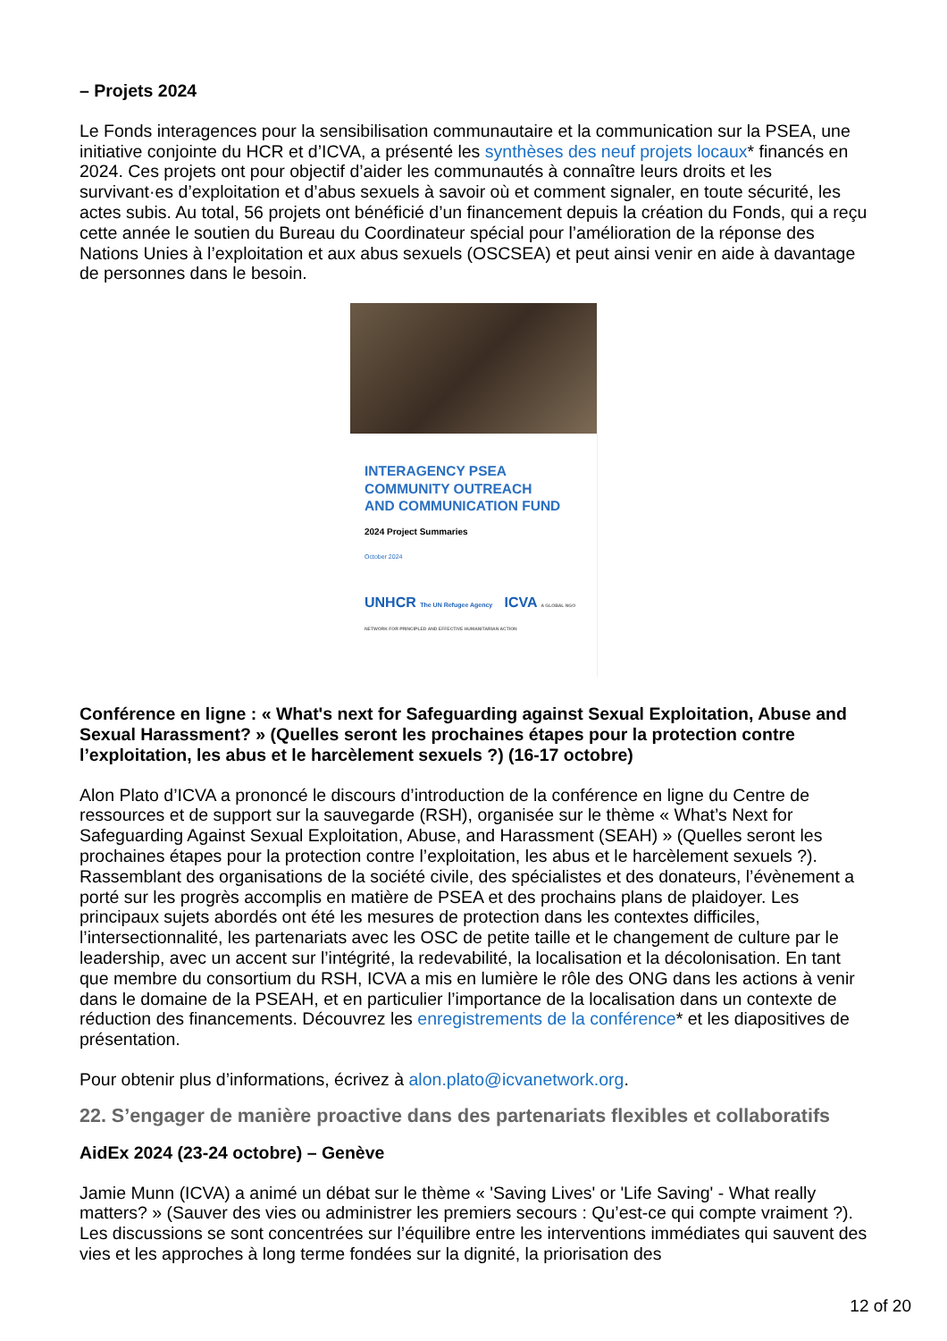– Projets 2024
Le Fonds interagences pour la sensibilisation communautaire et la communication sur la PSEA, une initiative conjointe du HCR et d’ICVA, a présenté les synthèses des neuf projets locaux* financés en 2024. Ces projets ont pour objectif d’aider les communautés à connaître leurs droits et les survivant·es d’exploitation et d’abus sexuels à savoir où et comment signaler, en toute sécurité, les actes subis. Au total, 56 projets ont bénéficié d’un financement depuis la création du Fonds, qui a reçu cette année le soutien du Bureau du Coordinateur spécial pour l’amélioration de la réponse des Nations Unies à l’exploitation et aux abus sexuels (OSCSEA) et peut ainsi venir en aide à davantage de personnes dans le besoin.
INTERAGENCY PSEA
COMMUNITY OUTREACH
AND COMMUNICATION FUND
2024 Project Summaries
October 2024
UNHCR The UN Refugee Agency ICVA A GLOBAL NGO NETWORK FOR PRINCIPLED AND EFFECTIVE HUMANITARIAN ACTION
Conférence en ligne : « What's next for Safeguarding against Sexual Exploitation, Abuse and Sexual Harassment? » (Quelles seront les prochaines étapes pour la protection contre l’exploitation, les abus et le harcèlement sexuels ?) (16-17 octobre)
Alon Plato d’ICVA a prononcé le discours d’introduction de la conférence en ligne du Centre de ressources et de support sur la sauvegarde (RSH), organisée sur le thème « What’s Next for Safeguarding Against Sexual Exploitation, Abuse, and Harassment (SEAH) » (Quelles seront les prochaines étapes pour la protection contre l’exploitation, les abus et le harcèlement sexuels ?). Rassemblant des organisations de la société civile, des spécialistes et des donateurs, l’évènement a porté sur les progrès accomplis en matière de PSEA et des prochains plans de plaidoyer. Les principaux sujets abordés ont été les mesures de protection dans les contextes difficiles, l’intersectionnalité, les partenariats avec les OSC de petite taille et le changement de culture par le leadership, avec un accent sur l’intégrité, la redevabilité, la localisation et la décolonisation. En tant que membre du consortium du RSH, ICVA a mis en lumière le rôle des ONG dans les actions à venir dans le domaine de la PSEAH, et en particulier l’importance de la localisation dans un contexte de réduction des financements. Découvrez les enregistrements de la conférence* et les diapositives de présentation.
Pour obtenir plus d’informations, écrivez à alon.plato@icvanetwork.org.
22. S’engager de manière proactive dans des partenariats flexibles et collaboratifs
AidEx 2024 (23-24 octobre) – Genève
Jamie Munn (ICVA) a animé un débat sur le thème « 'Saving Lives' or 'Life Saving' - What really matters? » (Sauver des vies ou administrer les premiers secours : Qu’est-ce qui compte vraiment ?). Les discussions se sont concentrées sur l’équilibre entre les interventions immédiates qui sauvent des vies et les approches à long terme fondées sur la dignité, la priorisation des
12 of 20